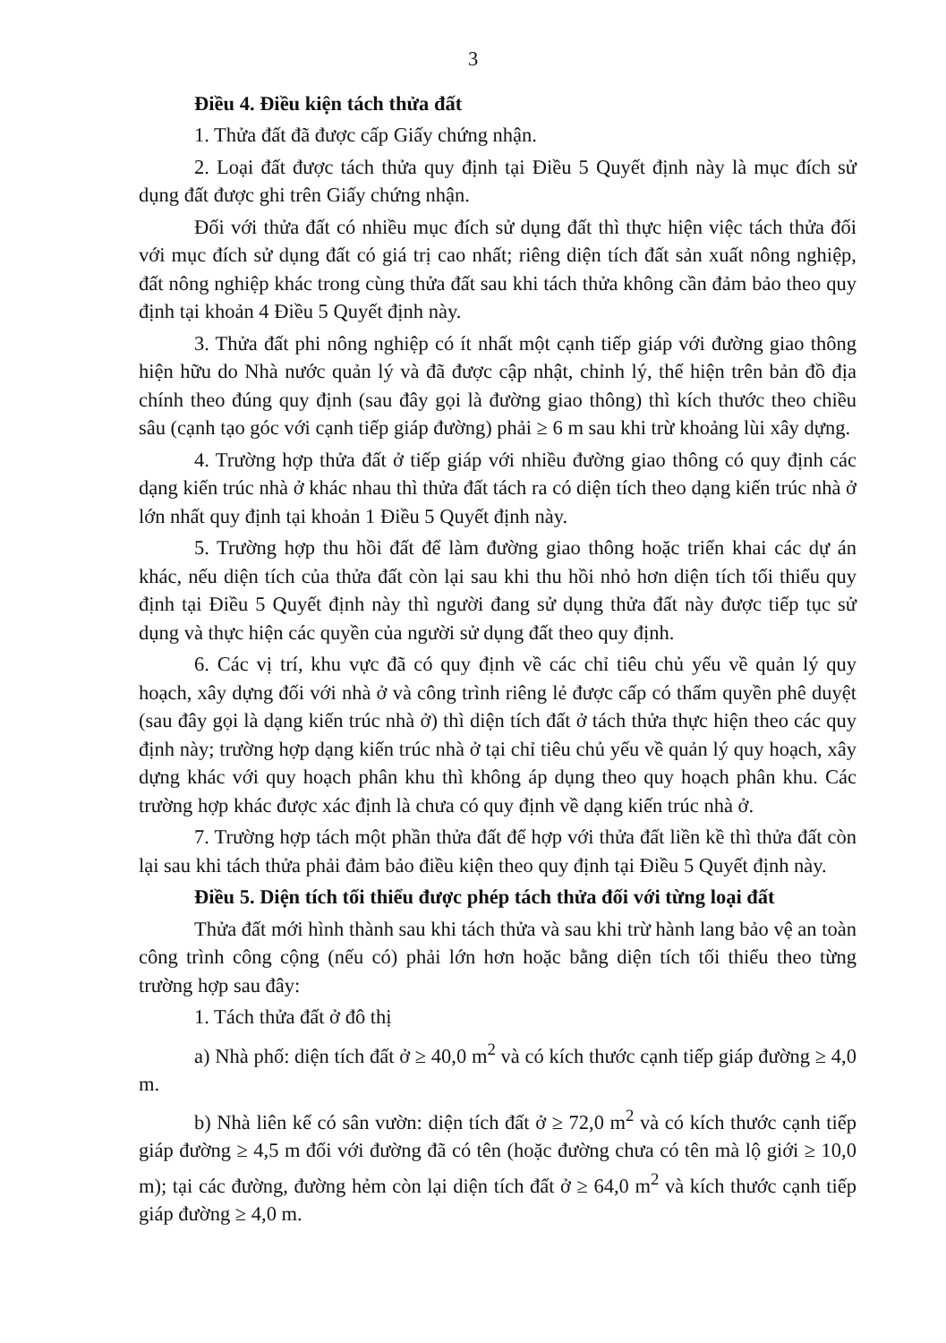3
Điều 4. Điều kiện tách thửa đất
1. Thửa đất đã được cấp Giấy chứng nhận.
2. Loại đất được tách thửa quy định tại Điều 5 Quyết định này là mục đích sử dụng đất được ghi trên Giấy chứng nhận.
Đối với thửa đất có nhiều mục đích sử dụng đất thì thực hiện việc tách thửa đối với mục đích sử dụng đất có giá trị cao nhất; riêng diện tích đất sản xuất nông nghiệp, đất nông nghiệp khác trong cùng thửa đất sau khi tách thửa không cần đảm bảo theo quy định tại khoản 4 Điều 5 Quyết định này.
3. Thửa đất phi nông nghiệp có ít nhất một cạnh tiếp giáp với đường giao thông hiện hữu do Nhà nước quản lý và đã được cập nhật, chỉnh lý, thể hiện trên bản đồ địa chính theo đúng quy định (sau đây gọi là đường giao thông) thì kích thước theo chiều sâu (cạnh tạo góc với cạnh tiếp giáp đường) phải ≥ 6 m sau khi trừ khoảng lùi xây dựng.
4. Trường hợp thửa đất ở tiếp giáp với nhiều đường giao thông có quy định các dạng kiến trúc nhà ở khác nhau thì thửa đất tách ra có diện tích theo dạng kiến trúc nhà ở lớn nhất quy định tại khoản 1 Điều 5 Quyết định này.
5. Trường hợp thu hồi đất để làm đường giao thông hoặc triển khai các dự án khác, nếu diện tích của thửa đất còn lại sau khi thu hồi nhỏ hơn diện tích tối thiểu quy định tại Điều 5 Quyết định này thì người đang sử dụng thửa đất này được tiếp tục sử dụng và thực hiện các quyền của người sử dụng đất theo quy định.
6. Các vị trí, khu vực đã có quy định về các chỉ tiêu chủ yếu về quản lý quy hoạch, xây dựng đối với nhà ở và công trình riêng lẻ được cấp có thẩm quyền phê duyệt (sau đây gọi là dạng kiến trúc nhà ở) thì diện tích đất ở tách thửa thực hiện theo các quy định này; trường hợp dạng kiến trúc nhà ở tại chỉ tiêu chủ yếu về quản lý quy hoạch, xây dựng khác với quy hoạch phân khu thì không áp dụng theo quy hoạch phân khu. Các trường hợp khác được xác định là chưa có quy định về dạng kiến trúc nhà ở.
7. Trường hợp tách một phần thửa đất để hợp với thửa đất liền kề thì thửa đất còn lại sau khi tách thửa phải đảm bảo điều kiện theo quy định tại Điều 5 Quyết định này.
Điều 5. Diện tích tối thiểu được phép tách thửa đối với từng loại đất
Thửa đất mới hình thành sau khi tách thửa và sau khi trừ hành lang bảo vệ an toàn công trình công cộng (nếu có) phải lớn hơn hoặc bằng diện tích tối thiểu theo từng trường hợp sau đây:
1. Tách thửa đất ở đô thị
a) Nhà phố: diện tích đất ở ≥ 40,0 m<sup>2</sup> và có kích thước cạnh tiếp giáp đường ≥ 4,0 m.
b) Nhà liên kế có sân vườn: diện tích đất ở ≥ 72,0 m<sup>2</sup> và có kích thước cạnh tiếp giáp đường ≥ 4,5 m đối với đường đã có tên (hoặc đường chưa có tên mà lộ giới ≥ 10,0 m); tại các đường, đường hẻm còn lại diện tích đất ở ≥ 64,0 m<sup>2</sup> và kích thước cạnh tiếp giáp đường ≥ 4,0 m.